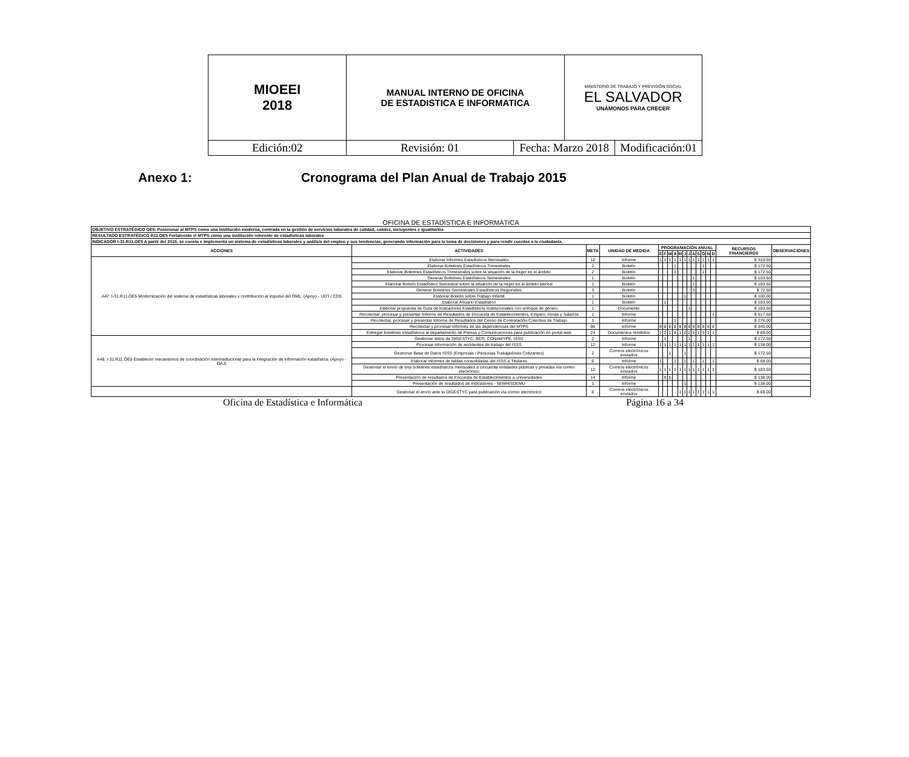| MIOEEI 2018 | MANUAL INTERNO DE OFICINA DE ESTADISTICA E INFORMATICA | | MINISTERIO DE TRABAJO Y PREVISIÓN SOCIAL EL SALVADOR UNÁMONOS PARA CRECER | |
| Edición:02 | Revisión: 01 | Fecha: Marzo 2018 | | Modificación:01 |
Anexo 1: Cronograma del Plan Anual de Trabajo 2015
OFICINA DE ESTADÍSTICA E INFORMÁTICA
| OBJETIVO ESTRATÉGICO OE5: Posicionar al MTPS como una institución moderna, centrada en la gestión de servicios laborales de calidad, calidez, incluyentes e igualitarios | | | | | | | | | | | | | | | | | |
| RESULTADO ESTRATÉGICO R11.OE5 Fortalecido el MTPS como una institución referente de estadísticas laborales | | | | | | | | | | | | | | | | | |
| INDICADOR I-31.R11.OE5 A partir del 2015, se cuenta e implementa un sistema de estadísticas laborales y análisis del empleo y sus tendencias, generando información para la toma de decisiones y para rendir cuentas a la ciudadanía. | | | | | | | | | | | | | | | | | |
| ACCIONES | ACTIVIDADES | META | UNIDAD DE MEDIDA | PROGRAMACIÓN ANUAL | | | | | | | | | | | | RECURSOS FINANCIEROS | OBSERVACIONES |
| | | | | E | F | M | A | M | J | J | A | S | O | N | D | | |
| A47. I-31.R11.OE5 Modernización del sistema de estadísticas laborales y contribución al impulso del OML. (Apoyo - UDT / CDI) | Elaborar Informes Estadísticos Mensuales | 12 | Informe | 1 | 1 | 1 | 1 | 1 | 1 | 1 | 1 | 1 | 1 | 1 | 1 | $ 310.50 | |
| | Elaborar Boletines Estadísticos Trimestrales | 2 | Boletín | | | | 1 | | | | | | 1 | | | $ 172.50 | |
| | Elaborar Boletines Estadísticos Trimestrales sobre la situación de la mujer en el ámbito | 2 | Boletín | | | | 1 | | | | | | 1 | | | $ 172.50 | |
| | Generar Boletines Estadísticos Semestrales | 1 | Boletín | | | | | | | | 1 | | | | | $ 103.50 | |
| | Elaborar Boletín Estadístico Semestral sobre la situación de la mujer en el ámbito laboral | 1 | Boletín | | | | | | | | 1 | | | | | $ 103.50 | |
| | Generar Boletines Semestrales Estadísticos Regionales | 3 | Boletín | | | | | | | | 3 | | | | | $ 72.50 | |
| | Elaborar Boletín sobre Trabajo Infantil | 1 | Boletín | | | | | | 1 | | | | | | | $ 100.00 | |
| | Elaborar Anuario Estadístico | 1 | Boletín | | 1 | | | | | | | | | | | $ 103.50 | |
| | Elaborar propuesta de Guía de Indicadores Estadísticos Institucionales con enfoque de género | 1 | Documento | | | | | | | 1 | | | | | | $ 103.50 | |
| | Recolectar, procesar y presentar Informe de Resultados de Encuesta de Establecimientos, Empleo, Horas y Salarios | 1 | Informe | | | | | | | | | | | | 1 | $ 517.50 | |
| | Recolectar, procesar y presentar Informe de Resultados del Censo de Contratación Colectiva de Trabajo | 1 | Informe | | | | 1 | | | | | | | | | $ 276.00 | |
| | Recolectar y procesar informes de las dependencias del MTPS | 96 | Informe | 8 | 8 | 8 | 8 | 8 | 8 | 8 | 8 | 8 | 8 | 8 | 8 | $ 345.00 | |
| | Entregar boletines estadísticos al departamento de Prensa y Comunicaciones para publicación en portal web | 24 | Documentos remitidos | 1 | 2 | 1 | 4 | 1 | 2 | 2 | 5 | 1 | 3 | 1 | 1 | $ 69.00 | |
| A48. I-31.R11.OE5 Establecer mecanismos de coordinación interinstitucional para la integración de información estadística. (Apoyo - OAJ) | Gestionar datos de DIGESTYC, BCR, CONAMYPE, ISSS | 2 | Informe | | 1 | | | | | 1 | | | | | | $ 172.50 | |
| | Procesar información de accidentes de trabajo del ISSS | 12 | Informe | 1 | 1 | 1 | 1 | 1 | 1 | 1 | 1 | 1 | 1 | 1 | 1 | $ 138.00 | |
| | Gestionar Base de Datos ISSS (Empresas / Personas Trabajadoras Cotizantes) | 2 | Correos electrónicos enviados | | | 1 | | | 1 | | | | | | | $ 172.50 | |
| | Elaborar informes de tablas consolidadas del ISSS a Titulares | 6 | Informe | 1 | | | 1 | | 1 | | 1 | | 1 | | 1 | $ 69.00 | |
| | Gestionar el envío de tres boletines estadísticos mensuales a cincuenta entidades públicas y privadas vía correo electrónico | 12 | Correos electrónicos enviados | 1 | 1 | 1 | 1 | 1 | 1 | 1 | 1 | 1 | 1 | 1 | 1 | $ 103.50 | |
| | Presentación de resultados de Encuesta de Establecimientos a universidades | 14 | Informe | | 9 | 5 | | | | | | | | | | $ 138.00 | |
| | Presentación de resultados de indicadores - SEMHISDEMU | 1 | Informe | | | | | | 1 | | | | | | | $ 138.00 | |
| | Gestionar el envío ante la DIGESTYC para publicación vía correo electrónico | 8 | Correos electrónicos enviados | | | | | 1 | 1 | 1 | 1 | 1 | 1 | 1 | 1 | $ 69.00 | |
Oficina de Estadística e Informática Página 16 a 34